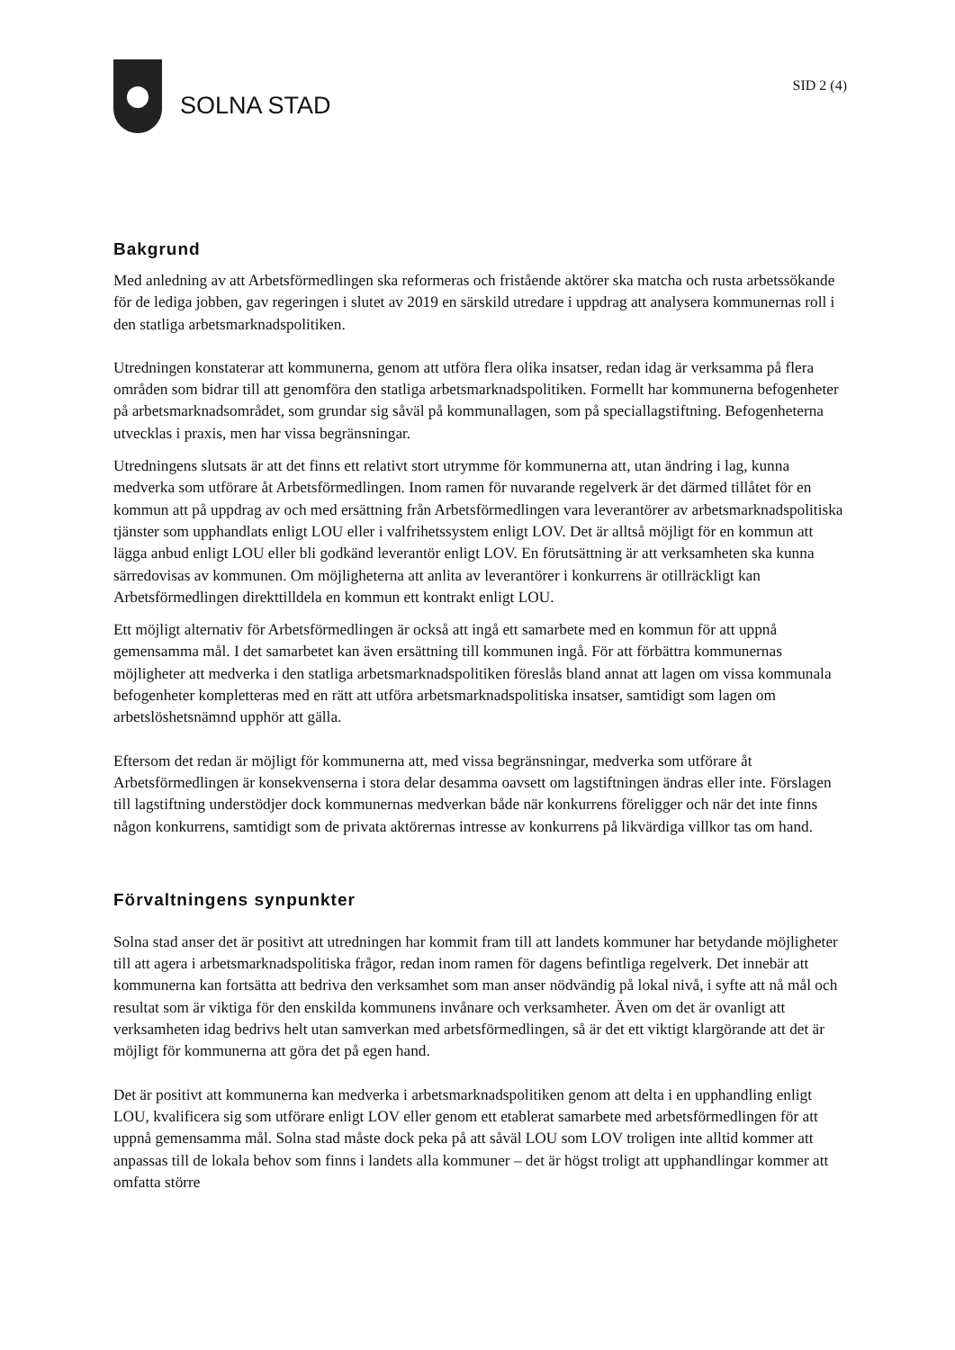SOLNA STAD
SID 2 (4)
Bakgrund
Med anledning av att Arbetsförmedlingen ska reformeras och fristående aktörer ska matcha och rusta arbetssökande för de lediga jobben, gav regeringen i slutet av 2019 en särskild utredare i uppdrag att analysera kommunernas roll i den statliga arbetsmarknadspolitiken.
Utredningen konstaterar att kommunerna, genom att utföra flera olika insatser, redan idag är verksamma på flera områden som bidrar till att genomföra den statliga arbetsmarknadspolitiken. Formellt har kommunerna befogenheter på arbetsmarknadsområdet, som grundar sig såväl på kommunallagen, som på speciallagstiftning. Befogenheterna utvecklas i praxis, men har vissa begränsningar.
Utredningens slutsats är att det finns ett relativt stort utrymme för kommunerna att, utan ändring i lag, kunna medverka som utförare åt Arbetsförmedlingen. Inom ramen för nuvarande regelverk är det därmed tillåtet för en kommun att på uppdrag av och med ersättning från Arbetsförmedlingen vara leverantörer av arbetsmarknadspolitiska tjänster som upphandlats enligt LOU eller i valfrihetssystem enligt LOV. Det är alltså möjligt för en kommun att lägga anbud enligt LOU eller bli godkänd leverantör enligt LOV. En förutsättning är att verksamheten ska kunna särredovisas av kommunen. Om möjligheterna att anlita av leverantörer i konkurrens är otillräckligt kan Arbetsförmedlingen direkttilldela en kommun ett kontrakt enligt LOU.
Ett möjligt alternativ för Arbetsförmedlingen är också att ingå ett samarbete med en kommun för att uppnå gemensamma mål. I det samarbetet kan även ersättning till kommunen ingå. För att förbättra kommunernas möjligheter att medverka i den statliga arbetsmarknadspolitiken föreslås bland annat att lagen om vissa kommunala befogenheter kompletteras med en rätt att utföra arbetsmarknadspolitiska insatser, samtidigt som lagen om arbetslöshetsnämnd upphör att gälla.
Eftersom det redan är möjligt för kommunerna att, med vissa begränsningar, medverka som utförare åt Arbetsförmedlingen är konsekvenserna i stora delar desamma oavsett om lagstiftningen ändras eller inte. Förslagen till lagstiftning understödjer dock kommunernas medverkan både när konkurrens föreligger och när det inte finns någon konkurrens, samtidigt som de privata aktörernas intresse av konkurrens på likvärdiga villkor tas om hand.
Förvaltningens synpunkter
Solna stad anser det är positivt att utredningen har kommit fram till att landets kommuner har betydande möjligheter till att agera i arbetsmarknadspolitiska frågor, redan inom ramen för dagens befintliga regelverk. Det innebär att kommunerna kan fortsätta att bedriva den verksamhet som man anser nödvändig på lokal nivå, i syfte att nå mål och resultat som är viktiga för den enskilda kommunens invånare och verksamheter. Även om det är ovanligt att verksamheten idag bedrivs helt utan samverkan med arbetsförmedlingen, så är det ett viktigt klargörande att det är möjligt för kommunerna att göra det på egen hand.
Det är positivt att kommunerna kan medverka i arbetsmarknadspolitiken genom att delta i en upphandling enligt LOU, kvalificera sig som utförare enligt LOV eller genom ett etablerat samarbete med arbetsförmedlingen för att uppnå gemensamma mål. Solna stad måste dock peka på att såväl LOU som LOV troligen inte alltid kommer att anpassas till de lokala behov som finns i landets alla kommuner – det är högst troligt att upphandlingar kommer att omfatta större